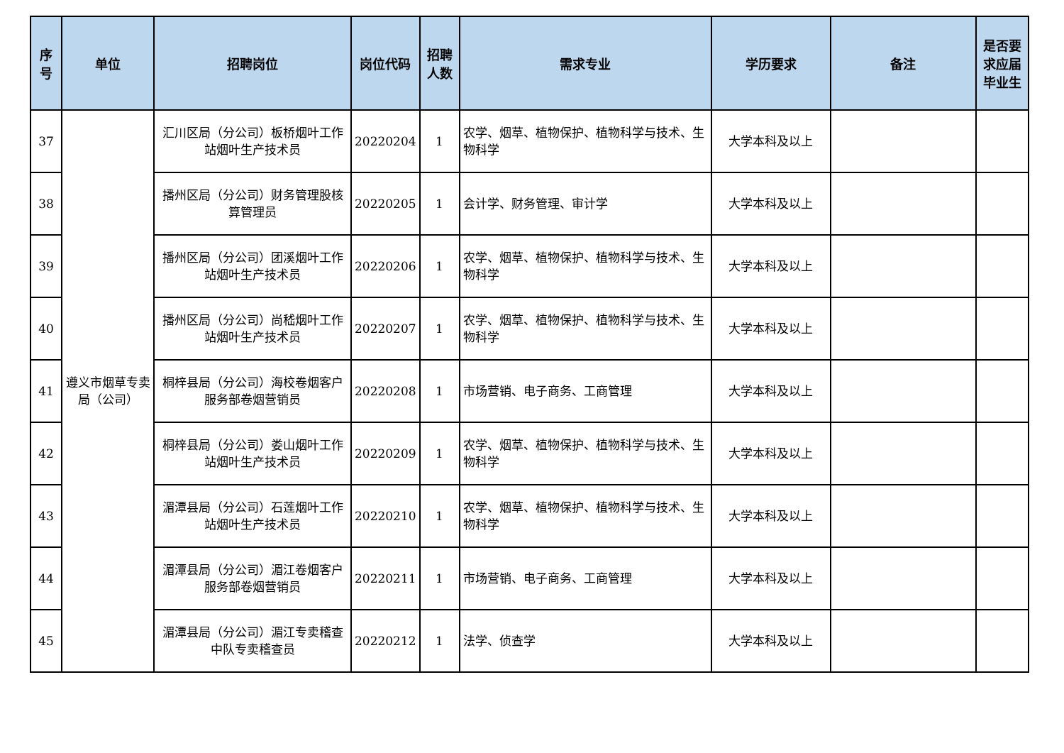| 序号 | 单位 | 招聘岗位 | 岗位代码 | 招聘人数 | 需求专业 | 学历要求 | 备注 | 是否要求应届毕业生 |
| --- | --- | --- | --- | --- | --- | --- | --- | --- |
| 37 | 遵义市烟草专卖局（公司） | 汇川区局（分公司）板桥烟叶工作站烟叶生产技术员 | 20220204 | 1 | 农学、烟草、植物保护、植物科学与技术、生物科学 | 大学本科及以上 | | |
| 38 | | 播州区局（分公司）财务管理股核算管理员 | 20220205 | 1 | 会计学、财务管理、审计学 | 大学本科及以上 | | |
| 39 | | 播州区局（分公司）团溪烟叶工作站烟叶生产技术员 | 20220206 | 1 | 农学、烟草、植物保护、植物科学与技术、生物科学 | 大学本科及以上 | | |
| 40 | | 播州区局（分公司）尚嵇烟叶工作站烟叶生产技术员 | 20220207 | 1 | 农学、烟草、植物保护、植物科学与技术、生物科学 | 大学本科及以上 | | |
| 41 | | 桐梓县局（分公司）海校卷烟客户服务部卷烟营销员 | 20220208 | 1 | 市场营销、电子商务、工商管理 | 大学本科及以上 | | |
| 42 | | 桐梓县局（分公司）娄山烟叶工作站烟叶生产技术员 | 20220209 | 1 | 农学、烟草、植物保护、植物科学与技术、生物科学 | 大学本科及以上 | | |
| 43 | | 湄潭县局（分公司）石莲烟叶工作站烟叶生产技术员 | 20220210 | 1 | 农学、烟草、植物保护、植物科学与技术、生物科学 | 大学本科及以上 | | |
| 44 | | 湄潭县局（分公司）湄江卷烟客户服务部卷烟营销员 | 20220211 | 1 | 市场营销、电子商务、工商管理 | 大学本科及以上 | | |
| 45 | | 湄潭县局（分公司）湄江专卖稽查中队专卖稽查员 | 20220212 | 1 | 法学、侦查学 | 大学本科及以上 | | |